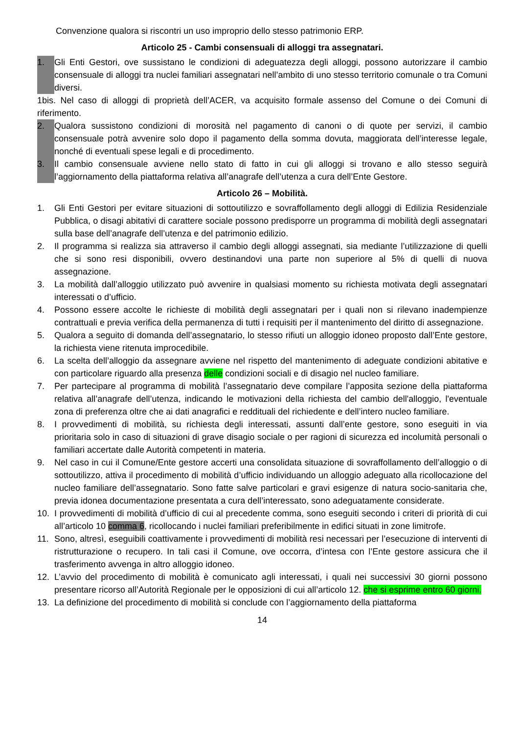Convenzione qualora si riscontri un uso improprio dello stesso patrimonio ERP.
Articolo 25 - Cambi consensuali di alloggi tra assegnatari.
1. Gli Enti Gestori, ove sussistano le condizioni di adeguatezza degli alloggi, possono autorizzare il cambio consensuale di alloggi tra nuclei familiari assegnatari nell’ambito di uno stesso territorio comunale o tra Comuni diversi.
1bis. Nel caso di alloggi di proprietà dell’ACER, va acquisito formale assenso del Comune o dei Comuni di riferimento.
2. Qualora sussistono condizioni di morosità nel pagamento di canoni o di quote per servizi, il cambio consensuale potrà avvenire solo dopo il pagamento della somma dovuta, maggiorata dell’interesse legale, nonché di eventuali spese legali e di procedimento.
3. Il cambio consensuale avviene nello stato di fatto in cui gli alloggi si trovano e allo stesso seguirà l’aggiornamento della piattaforma relativa all’anagrafe dell’utenza a cura dell’Ente Gestore.
Articolo 26 – Mobilità.
1. Gli Enti Gestori per evitare situazioni di sottoutilizzo e sovraffollamento degli alloggi di Edilizia Residenziale Pubblica, o disagi abitativi di carattere sociale possono predisporre un programma di mobilità degli assegnatari sulla base dell’anagrafe dell’utenza e del patrimonio edilizio.
2. Il programma si realizza sia attraverso il cambio degli alloggi assegnati, sia mediante l’utilizzazione di quelli che si sono resi disponibili, ovvero destinandovi una parte non superiore al 5% di quelli di nuova assegnazione.
3. La mobilità dall’alloggio utilizzato può avvenire in qualsiasi momento su richiesta motivata degli assegnatari interessati o d’ufficio.
4. Possono essere accolte le richieste di mobilità degli assegnatari per i quali non si rilevano inadempienze contrattuali e previa verifica della permanenza di tutti i requisiti per il mantenimento del diritto di assegnazione.
5. Qualora a seguito di domanda dell’assegnatario, lo stesso rifiuti un alloggio idoneo proposto dall’Ente gestore, la richiesta viene ritenuta improcedibile.
6. La scelta dell’alloggio da assegnare avviene nel rispetto del mantenimento di adeguate condizioni abitative e con particolare riguardo alla presenza delle condizioni sociali e di disagio nel nucleo familiare.
7. Per partecipare al programma di mobilità l’assegnatario deve compilare l’apposita sezione della piattaforma relativa all’anagrafe dell’utenza, indicando le motivazioni della richiesta del cambio dell'alloggio, l'eventuale zona di preferenza oltre che ai dati anagrafici e reddituali del richiedente e dell’intero nucleo familiare.
8. I provvedimenti di mobilità, su richiesta degli interessati, assunti dall’ente gestore, sono eseguiti in via prioritaria solo in caso di situazioni di grave disagio sociale o per ragioni di sicurezza ed incolumità personali o familiari accertate dalle Autorità competenti in materia.
9. Nel caso in cui il Comune/Ente gestore accerti una consolidata situazione di sovraffollamento dell’alloggio o di sottoutilizzo, attiva il procedimento di mobilità d’ufficio individuando un alloggio adeguato alla ricollocazione del nucleo familiare dell’assegnatario. Sono fatte salve particolari e gravi esigenze di natura socio-sanitaria che, previa idonea documentazione presentata a cura dell’interessato, sono adeguatamente considerate.
10. I provvedimenti di mobilità d’ufficio di cui al precedente comma, sono eseguiti secondo i criteri di priorità di cui all’articolo 10 comma 6, ricollocando i nuclei familiari preferibilmente in edifici situati in zone limitrofe.
11. Sono, altresì, eseguibili coattivamente i provvedimenti di mobilità resi necessari per l’esecuzione di interventi di ristrutturazione o recupero. In tali casi il Comune, ove occorra, d’intesa con l’Ente gestore assicura che il trasferimento avvenga in altro alloggio idoneo.
12. L’avvio del procedimento di mobilità è comunicato agli interessati, i quali nei successivi 30 giorni possono presentare ricorso all’Autorità Regionale per le opposizioni di cui all’articolo 12. che si esprime entro 60 giorni.
13. La definizione del procedimento di mobilità si conclude con l’aggiornamento della piattaforma
14